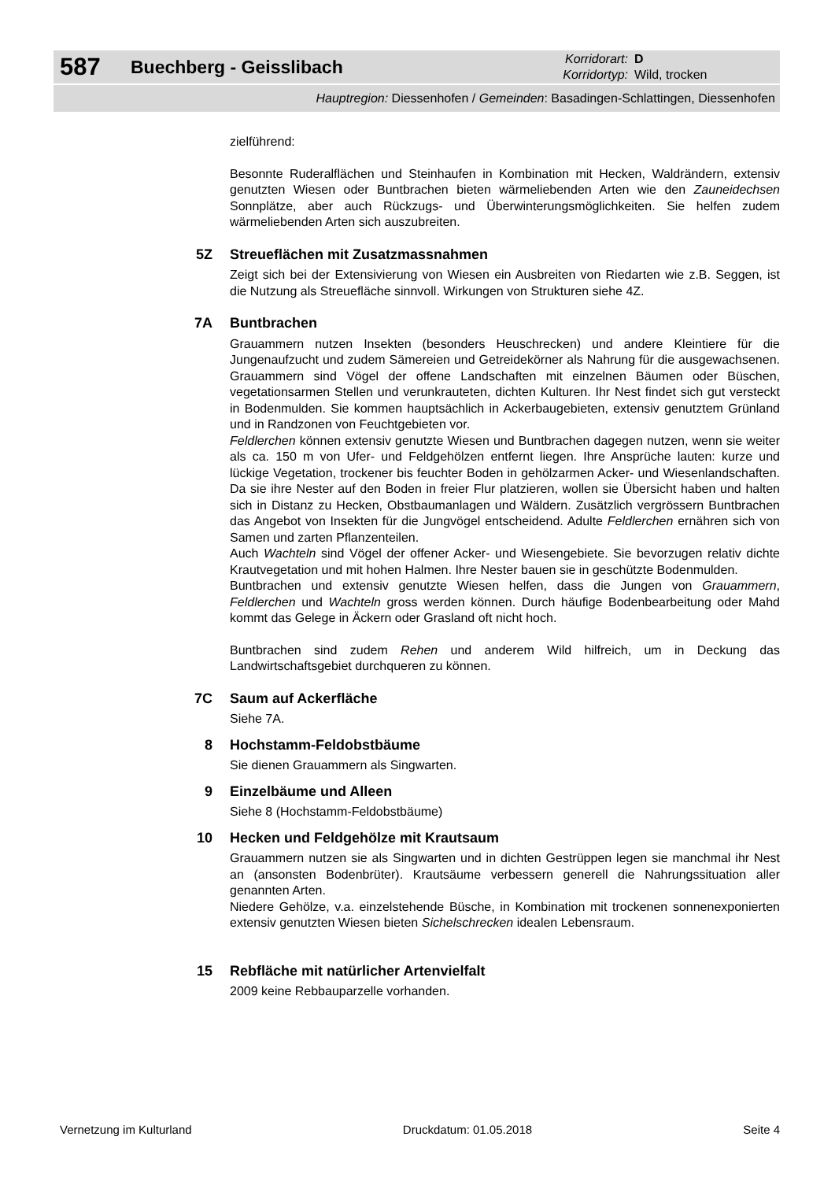587
Buechberg - Geisslibach
Korridorart: D
Korridortyp: Wild, trocken
Hauptregion: Diessenhofen / Gemeinden: Basadingen-Schlattingen, Diessenhofen
zielführend:
Besonnte Ruderalflächen und Steinhaufen in Kombination mit Hecken, Waldrändern, extensiv genutzten Wiesen oder Buntbrachen bieten wärmeliebenden Arten wie den Zauneidechsen Sonnplätze, aber auch Rückzugs- und Überwinterungsmöglichkeiten. Sie helfen zudem wärmeliebenden Arten sich auszubreiten.
5Z Streueflächen mit Zusatzmassnahmen
Zeigt sich bei der Extensivierung von Wiesen ein Ausbreiten von Riedarten wie z.B. Seggen, ist die Nutzung als Streuefläche sinnvoll. Wirkungen von Strukturen siehe 4Z.
7A Buntbrachen
Grauammern nutzen Insekten (besonders Heuschrecken) und andere Kleintiere für die Jungenaufzucht und zudem Sämereien und Getreidekörner als Nahrung für die ausgewachsenen. Grauammern sind Vögel der offene Landschaften mit einzelnen Bäumen oder Büschen, vegetationsarmen Stellen und verunkrauteten, dichten Kulturen. Ihr Nest findet sich gut versteckt in Bodenmulden. Sie kommen hauptsächlich in Ackerbaugebieten, extensiv genutztem Grünland und in Randzonen von Feuchtgebieten vor.
Feldlerchen können extensiv genutzte Wiesen und Buntbrachen dagegen nutzen, wenn sie weiter als ca. 150 m von Ufer- und Feldgehölzen entfernt liegen. Ihre Ansprüche lauten: kurze und lückige Vegetation, trockener bis feuchter Boden in gehölzarmen Acker- und Wiesenlandschaften. Da sie ihre Nester auf den Boden in freier Flur platzieren, wollen sie Übersicht haben und halten sich in Distanz zu Hecken, Obstbaumanlagen und Wäldern. Zusätzlich vergrössern Buntbrachen das Angebot von Insekten für die Jungvögel entscheidend. Adulte Feldlerchen ernähren sich von Samen und zarten Pflanzenteilen.
Auch Wachteln sind Vögel der offener Acker- und Wiesengebiete. Sie bevorzugen relativ dichte Krautvegetation und mit hohen Halmen. Ihre Nester bauen sie in geschützte Bodenmulden.
Buntbrachen und extensiv genutzte Wiesen helfen, dass die Jungen von Grauammern, Feldlerchen und Wachteln gross werden können. Durch häufige Bodenbearbeitung oder Mahd kommt das Gelege in Äckern oder Grasland oft nicht hoch.
Buntbrachen sind zudem Rehen und anderem Wild hilfreich, um in Deckung das Landwirtschaftsgebiet durchqueren zu können.
7C Saum auf Ackerfläche
Siehe 7A.
8 Hochstamm-Feldobstbäume
Sie dienen Grauammern als Singwarten.
9 Einzelbäume und Alleen
Siehe 8 (Hochstamm-Feldobstbäume)
10 Hecken und Feldgehölze mit Krautsaum
Grauammern nutzen sie als Singwarten und in dichten Gestrüppen legen sie manchmal ihr Nest an (ansonsten Bodenbrüter). Krautsäume verbessern generell die Nahrungssituation aller genannten Arten.
Niedere Gehölze, v.a. einzelstehende Büsche, in Kombination mit trockenen sonnenexponierten extensiv genutzten Wiesen bieten Sichelschrecken idealen Lebensraum.
15 Rebfläche mit natürlicher Artenvielfalt
2009 keine Rebbauparzelle vorhanden.
Vernetzung im Kulturland Druckdatum: 01.05.2018 Seite 4